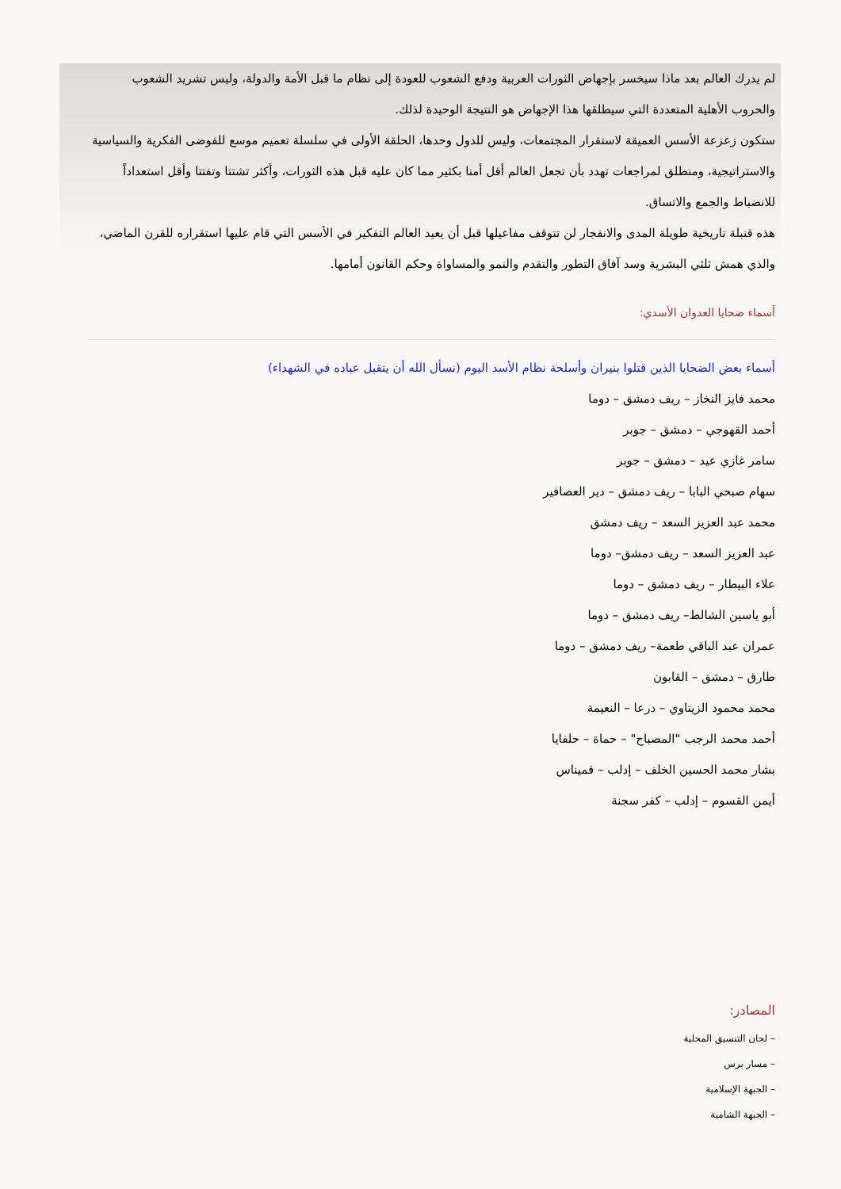لم يدرك العالم بعد ماذا سيخسر بإجهاض الثورات العربية ودفع الشعوب للعودة إلى نظام ما قبل الأمة والدولة، وليس تشريد الشعوب والحروب الأهلية المتعددة التي سيطلقها هذا الإجهاض هو النتيجة الوحيدة لذلك.
ستكون زعزعة الأسس العميقة لاستقرار المجتمعات، وليس للدول وحدها، الحلقة الأولى في سلسلة تعميم موسع للفوضى الفكرية والسياسية والاستراتيجية، ومنطلق لمراجعات تهدد بأن تجعل العالم أقل أمنا بكثير مما كان عليه قبل هذه الثورات، وأكثر تشتتا وتفتتا وأقل استعداداً للانضباط والجمع والاتساق.
هذه قنبلة تاريخية طويلة المدى والانفجار لن تتوقف مفاعيلها قبل أن يعيد العالم التفكير في الأسس التي قام عليها استقراره للقرن الماضي، والذي همش ثلثي البشرية وسد آفاق التطور والتقدم والنمو والمساواة وحكم القانون أمامها.
أسماء ضحايا العدوان الأسدي:
أسماء بعض الضحايا الذين قتلوا بنيران وأسلحة نظام الأسد اليوم (نسأل الله أن يتقبل عباده في الشهداء)
محمد فايز النخاز – ريف دمشق – دوما
أحمد القهوجي – دمشق – جوبر
سامر غازي عيد – دمشق – جوبر
سهام صبحي البابا – ريف دمشق – دير العصافير
محمد عبد العزيز السعد – ريف دمشق
عبد العزيز السعد – ريف دمشق– دوما
علاء البيطار – ريف دمشق – دوما
أبو ياسين الشالط– ريف دمشق – دوما
عمران عبد الباقي طعمة– ريف دمشق – دوما
طارق – دمشق – القابون
محمد محمود الزيتاوي – درعا – النعيمة
أحمد محمد الرجب "المصباح" – حماة – حلفايا
بشار محمد الحسين الخلف – إدلب – قميناس
أيمن القسوم – إدلب – كفر سجنة
المصادر:
– لجان التنسيق المحلية
– مسار برس
– الجبهة الإسلامية
– الجبهة الشامية